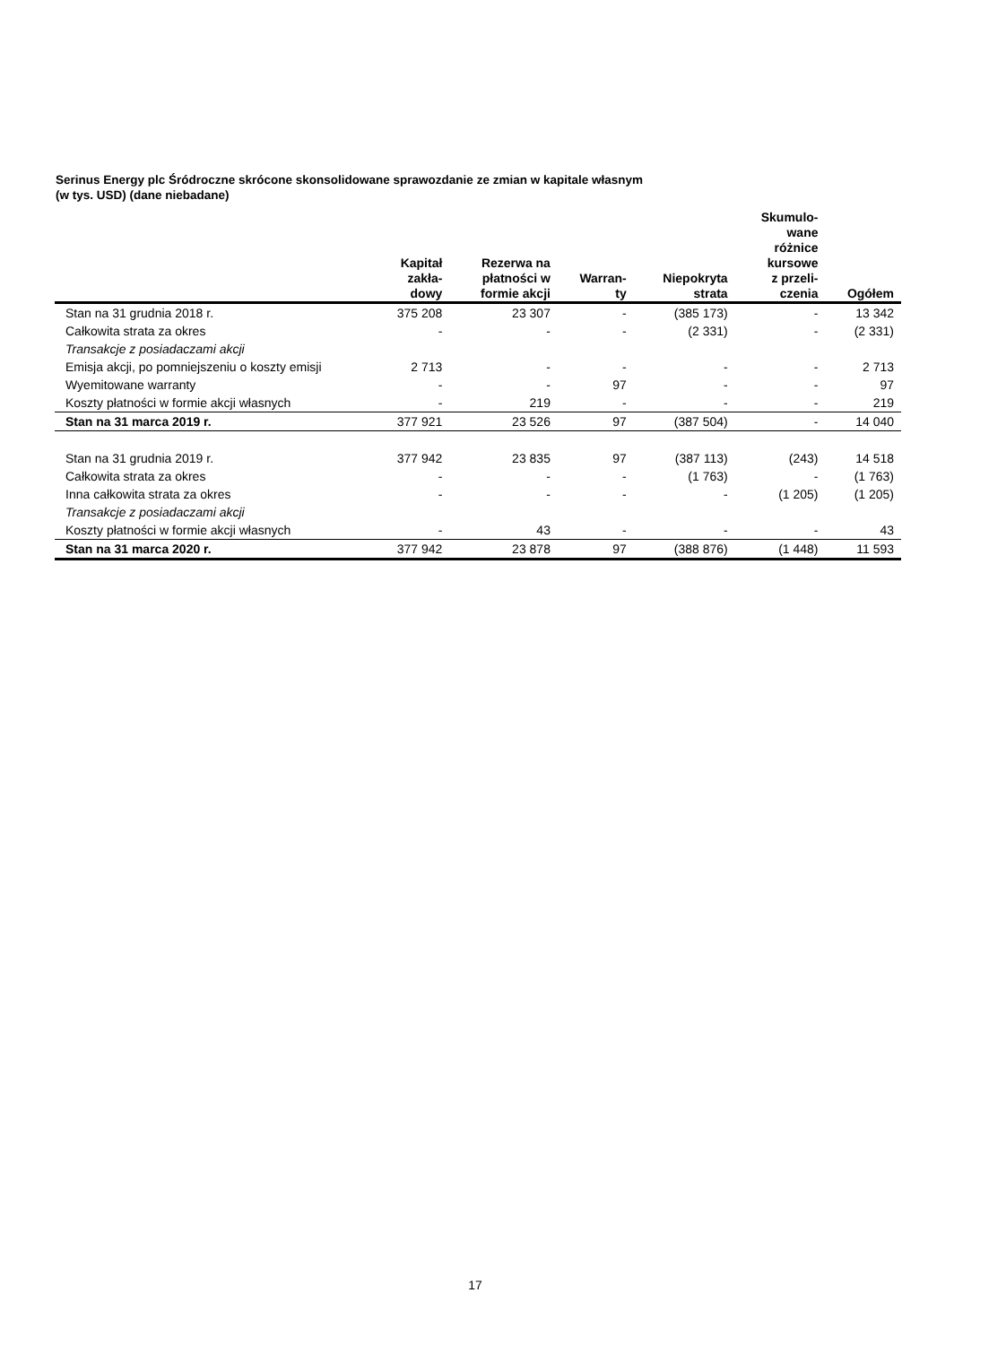Serinus Energy plc Śródroczne skrócone skonsolidowane sprawozdanie ze zmian w kapitale własnym
(w tys. USD) (dane niebadane)
| | Kapitał zakła- dowy | Rezerwa na płatności w formie akcji | Warran- ty | Niepokryta strata | Skumulo- wane różnice kursowe z przeli- czenia | Ogółem |
| --- | --- | --- | --- | --- | --- | --- |
| Stan na 31 grudnia 2018 r. | 375 208 | 23 307 | - | (385 173) | - | 13 342 |
| Całkowita strata za okres | - | - | - | (2 331) | - | (2 331) |
| Transakcje z posiadaczami akcji | | | | | | |
| Emisja akcji, po pomniejszeniu o koszty emisji | 2 713 | - | - | - | - | 2 713 |
| Wyemitowane warranty | - | - | 97 | - | - | 97 |
| Koszty płatności w formie akcji własnych | - | 219 | - | - | - | 219 |
| Stan na 31 marca 2019 r. | 377 921 | 23 526 | 97 | (387 504) | - | 14 040 |
| Stan na 31 grudnia 2019 r. | 377 942 | 23 835 | 97 | (387 113) | (243) | 14 518 |
| Całkowita strata za okres | - | - | - | (1 763) | - | (1 763) |
| Inna całkowita strata za okres | - | - | - | - | (1 205) | (1 205) |
| Transakcje z posiadaczami akcji | | | | | | |
| Koszty płatności w formie akcji własnych | - | 43 | - | - | - | 43 |
| Stan na 31 marca 2020 r. | 377 942 | 23 878 | 97 | (388 876) | (1 448) | 11 593 |
17